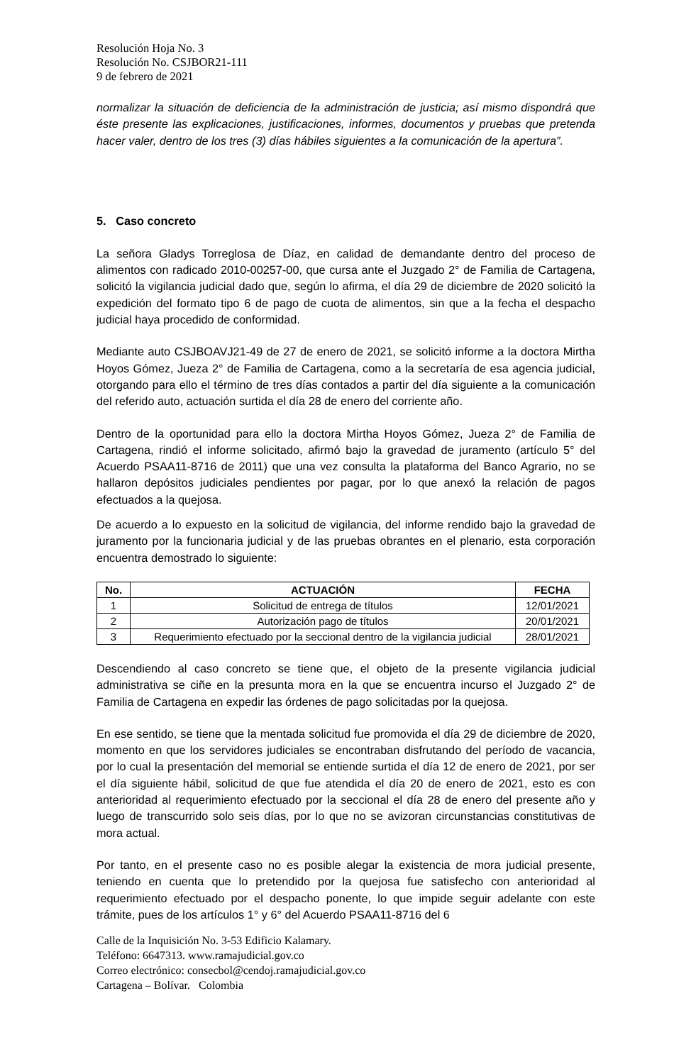Resolución Hoja No. 3
Resolución No. CSJBOR21-111
9 de febrero de 2021
normalizar la situación de deficiencia de la administración de justicia; así mismo dispondrá que éste presente las explicaciones, justificaciones, informes, documentos y pruebas que pretenda hacer valer, dentro de los tres (3) días hábiles siguientes a la comunicación de la apertura”.
5. Caso concreto
La señora Gladys Torreglosa de Díaz, en calidad de demandante dentro del proceso de alimentos con radicado 2010-00257-00, que cursa ante el Juzgado 2° de Familia de Cartagena, solicitó la vigilancia judicial dado que, según lo afirma, el día 29 de diciembre de 2020 solicitó la expedición del formato tipo 6 de pago de cuota de alimentos, sin que a la fecha el despacho judicial haya procedido de conformidad.
Mediante auto CSJBOAVJ21-49 de 27 de enero de 2021, se solicitó informe a la doctora Mirtha Hoyos Gómez, Jueza 2° de Familia de Cartagena, como a la secretaría de esa agencia judicial, otorgando para ello el término de tres días contados a partir del día siguiente a la comunicación del referido auto, actuación surtida el día 28 de enero del corriente año.
Dentro de la oportunidad para ello la doctora Mirtha Hoyos Gómez, Jueza 2° de Familia de Cartagena, rindió el informe solicitado, afirmó bajo la gravedad de juramento (artículo 5° del Acuerdo PSAA11-8716 de 2011) que una vez consulta la plataforma del Banco Agrario, no se hallaron depósitos judiciales pendientes por pagar, por lo que anexó la relación de pagos efectuados a la quejosa.
De acuerdo a lo expuesto en la solicitud de vigilancia, del informe rendido bajo la gravedad de juramento por la funcionaria judicial y de las pruebas obrantes en el plenario, esta corporación encuentra demostrado lo siguiente:
| No. | ACTUACIÓN | FECHA |
| --- | --- | --- |
| 1 | Solicitud de entrega de títulos | 12/01/2021 |
| 2 | Autorización pago de títulos | 20/01/2021 |
| 3 | Requerimiento efectuado por la seccional dentro de la vigilancia judicial | 28/01/2021 |
Descendiendo al caso concreto se tiene que, el objeto de la presente vigilancia judicial administrativa se ciñe en la presunta mora en la que se encuentra incurso el Juzgado 2° de Familia de Cartagena en expedir las órdenes de pago solicitadas por la quejosa.
En ese sentido, se tiene que la mentada solicitud fue promovida el día 29 de diciembre de 2020, momento en que los servidores judiciales se encontraban disfrutando del período de vacancia, por lo cual la presentación del memorial se entiende surtida el día 12 de enero de 2021, por ser el día siguiente hábil, solicitud de que fue atendida el día 20 de enero de 2021, esto es con anterioridad al requerimiento efectuado por la seccional el día 28 de enero del presente año y luego de transcurrido solo seis días, por lo que no se avizoran circunstancias constitutivas de mora actual.
Por tanto, en el presente caso no es posible alegar la existencia de mora judicial presente, teniendo en cuenta que lo pretendido por la quejosa fue satisfecho con anterioridad al requerimiento efectuado por el despacho ponente, lo que impide seguir adelante con este trámite, pues de los artículos 1° y 6° del Acuerdo PSAA11-8716 del 6
Calle de la Inquisición No. 3-53 Edificio Kalamary.
Teléfono: 6647313. www.ramajudicial.gov.co
Correo electrónico: consecbol@cendoj.ramajudicial.gov.co
Cartagena – Bolívar. Colombia